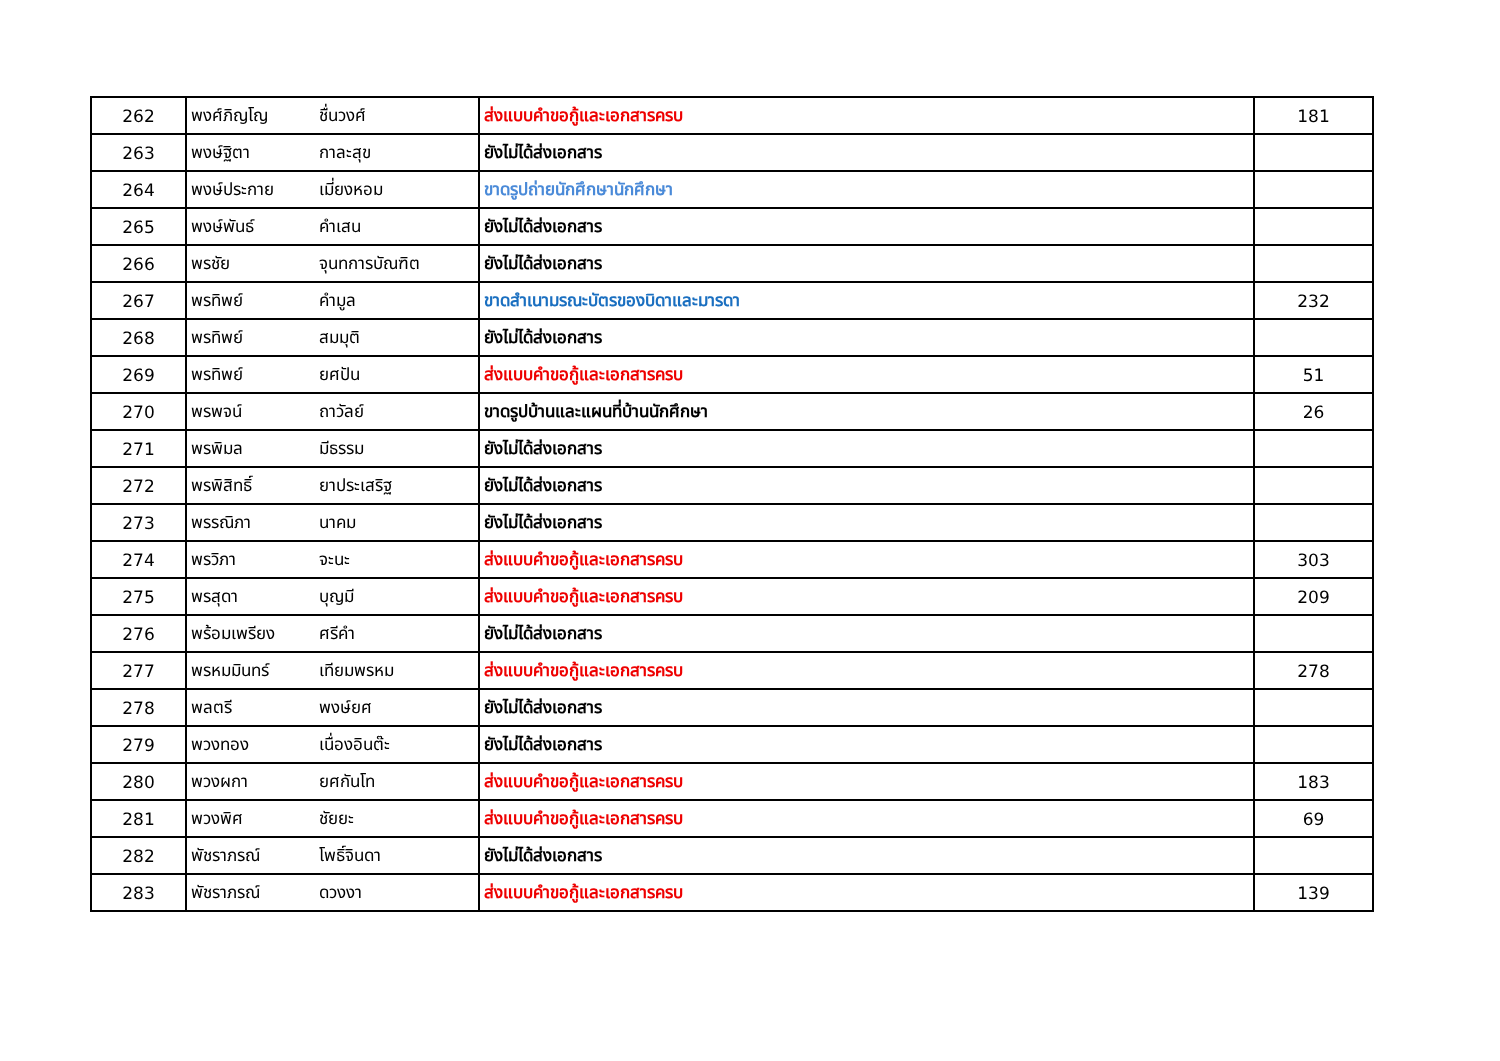| 262 | พงศ์ภิญโญ | ชื่นวงศ์ | ส่งแบบคำขอกู้และเอกสารครบ | 181 |
| 263 | พงษ์ฐิตา | กาละสุข | ยังไม่ได้ส่งเอกสาร | |
| 264 | พงษ์ประกาย | เมี่ยงหอม | ขาดรูปถ่ายนักศึกษานักศึกษา | |
| 265 | พงษ์พันธ์ | คำเสน | ยังไม่ได้ส่งเอกสาร | |
| 266 | พรชัย | จุนทการบัณฑิต | ยังไม่ได้ส่งเอกสาร | |
| 267 | พรทิพย์ | คำมูล | ขาดสำเนามรณะบัตรของบิดาและมารดา | 232 |
| 268 | พรทิพย์ | สมมุติ | ยังไม่ได้ส่งเอกสาร | |
| 269 | พรทิพย์ | ยศปัน | ส่งแบบคำขอกู้และเอกสารครบ | 51 |
| 270 | พรพจน์ | ถาวัลย์ | ขาดรูปบ้านและแผนที่บ้านนักศึกษา | 26 |
| 271 | พรพิมล | มีธรรม | ยังไม่ได้ส่งเอกสาร | |
| 272 | พรพิสิทธิ์ | ยาประเสริฐ | ยังไม่ได้ส่งเอกสาร | |
| 273 | พรรณิภา | นาคม | ยังไม่ได้ส่งเอกสาร | |
| 274 | พรวิภา | จะนะ | ส่งแบบคำขอกู้และเอกสารครบ | 303 |
| 275 | พรสุดา | บุญมี | ส่งแบบคำขอกู้และเอกสารครบ | 209 |
| 276 | พร้อมเพรียง | ศรีคำ | ยังไม่ได้ส่งเอกสาร | |
| 277 | พรหมมินทร์ | เทียมพรหม | ส่งแบบคำขอกู้และเอกสารครบ | 278 |
| 278 | พลตรี | พงษ์ยศ | ยังไม่ได้ส่งเอกสาร | |
| 279 | พวงทอง | เนื่องอินต๊ะ | ยังไม่ได้ส่งเอกสาร | |
| 280 | พวงผกา | ยศกันโท | ส่งแบบคำขอกู้และเอกสารครบ | 183 |
| 281 | พวงพิศ | ชัยยะ | ส่งแบบคำขอกู้และเอกสารครบ | 69 |
| 282 | พัชราภรณ์ | โพธิ์จินดา | ยังไม่ได้ส่งเอกสาร | |
| 283 | พัชราภรณ์ | ดวงงา | ส่งแบบคำขอกู้และเอกสารครบ | 139 |